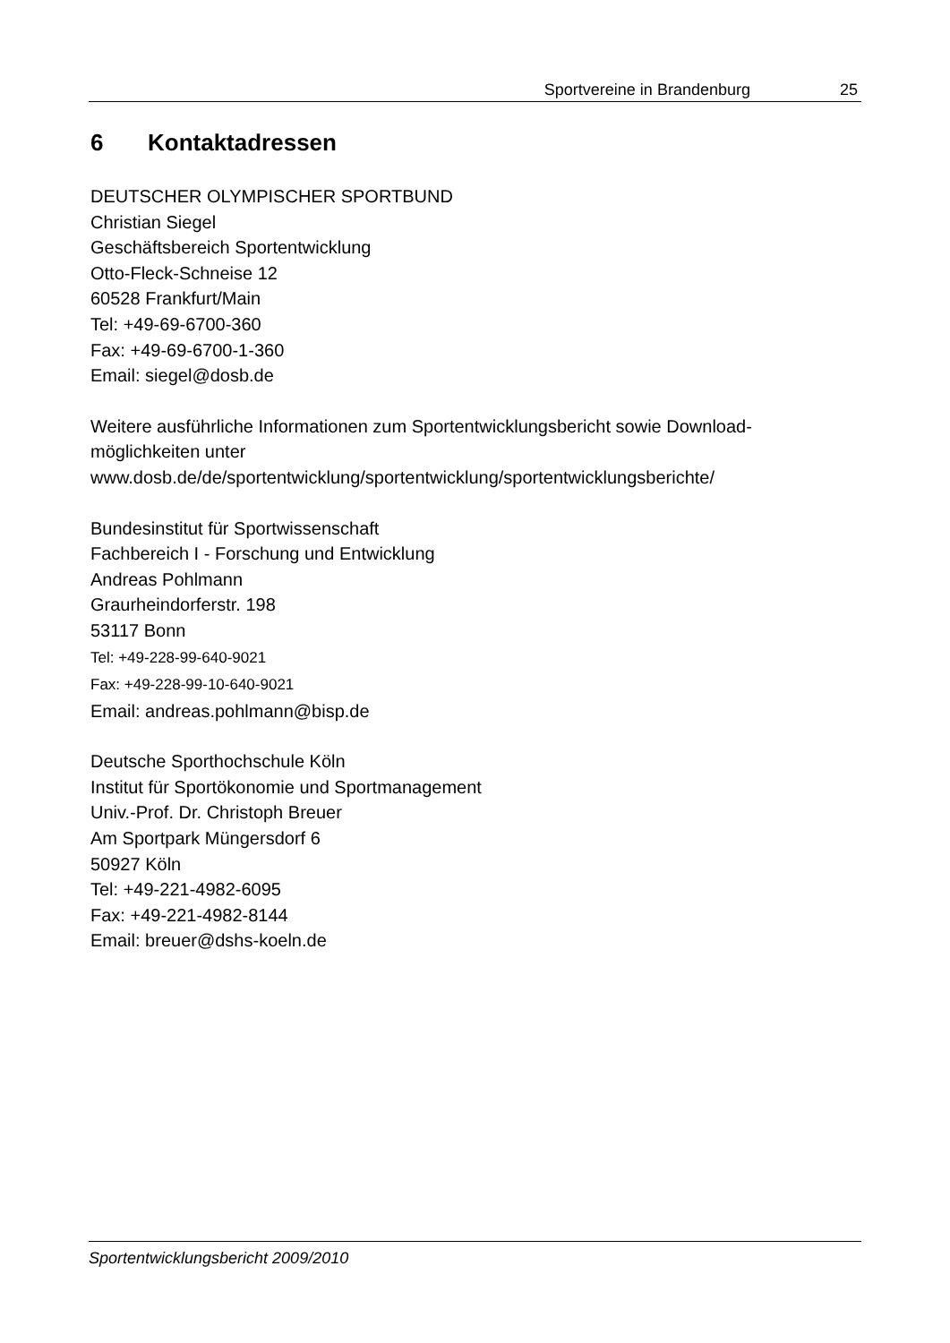Sportvereine in Brandenburg 25
6 Kontaktadressen
DEUTSCHER OLYMPISCHER SPORTBUND
Christian Siegel
Geschäftsbereich Sportentwicklung
Otto-Fleck-Schneise 12
60528 Frankfurt/Main
Tel: +49-69-6700-360
Fax: +49-69-6700-1-360
Email: siegel@dosb.de
Weitere ausführliche Informationen zum Sportentwicklungsbericht sowie Download-möglichkeiten unter
www.dosb.de/de/sportentwicklung/sportentwicklung/sportentwicklungsberichte/
Bundesinstitut für Sportwissenschaft
Fachbereich I - Forschung und Entwicklung
Andreas Pohlmann
Graurheindorferstr. 198
53117 Bonn
Tel: +49-228-99-640-9021
Fax: +49-228-99-10-640-9021
Email: andreas.pohlmann@bisp.de
Deutsche Sporthochschule Köln
Institut für Sportökonomie und Sportmanagement
Univ.-Prof. Dr. Christoph Breuer
Am Sportpark Müngersdorf 6
50927 Köln
Tel: +49-221-4982-6095
Fax: +49-221-4982-8144
Email: breuer@dshs-koeln.de
Sportentwicklungsbericht 2009/2010